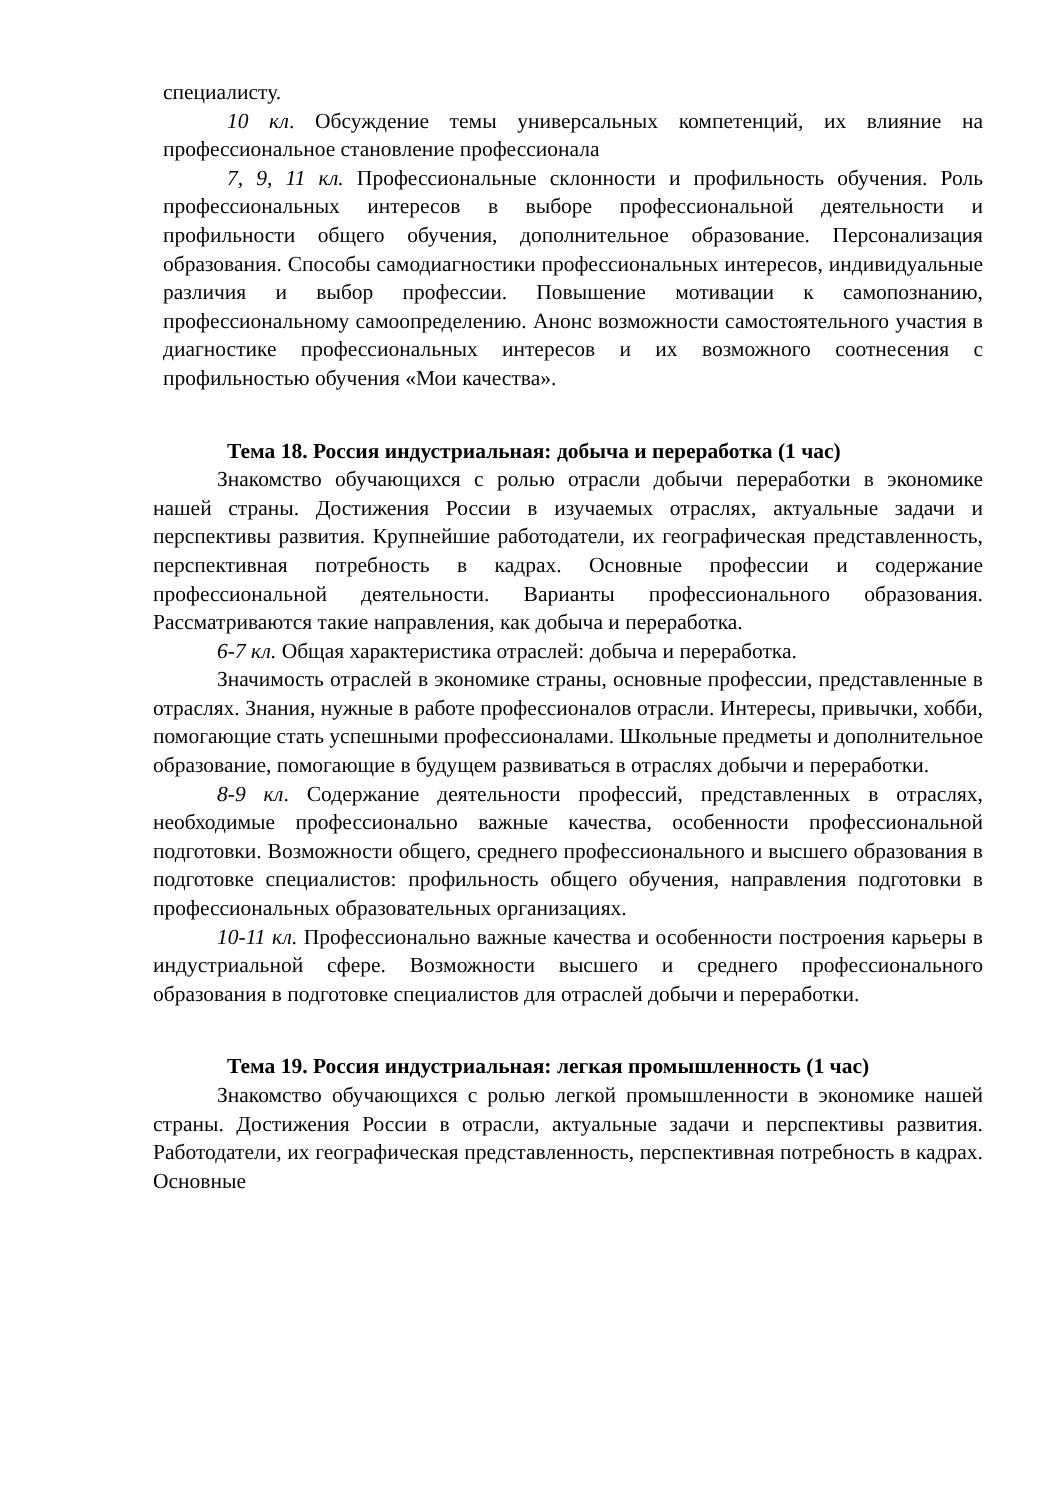специалисту.
10 кл. Обсуждение темы универсальных компетенций, их влияние на профессиональное становление профессионала
7, 9, 11 кл. Профессиональные склонности и профильность обучения. Роль профессиональных интересов в выборе профессиональной деятельности и профильности общего обучения, дополнительное образование. Персонализация образования. Способы самодиагностики профессиональных интересов, индивидуальные различия и выбор профессии. Повышение мотивации к самопознанию, профессиональному самоопределению. Анонс возможности самостоятельного участия в диагностике профессиональных интересов и их возможного соотнесения с профильностью обучения «Мои качества».
Тема 18. Россия индустриальная: добыча и переработка (1 час)
Знакомство обучающихся с ролью отрасли добычи переработки в экономике нашей страны. Достижения России в изучаемых отраслях, актуальные задачи и перспективы развития. Крупнейшие работодатели, их географическая представленность, перспективная потребность в кадрах. Основные профессии и содержание профессиональной деятельности. Варианты профессионального образования. Рассматриваются такие направления, как добыча и переработка.
6-7 кл. Общая характеристика отраслей: добыча и переработка.
Значимость отраслей в экономике страны, основные профессии, представленные в отраслях. Знания, нужные в работе профессионалов отрасли. Интересы, привычки, хобби, помогающие стать успешными профессионалами. Школьные предметы и дополнительное образование, помогающие в будущем развиваться в отраслях добычи и переработки.
8-9 кл. Содержание деятельности профессий, представленных в отраслях, необходимые профессионально важные качества, особенности профессиональной подготовки. Возможности общего, среднего профессионального и высшего образования в подготовке специалистов: профильность общего обучения, направления подготовки в профессиональных образовательных организациях.
10-11 кл. Профессионально важные качества и особенности построения карьеры в индустриальной сфере. Возможности высшего и среднего профессионального образования в подготовке специалистов для отраслей добычи и переработки.
Тема 19. Россия индустриальная: легкая промышленность (1 час)
Знакомство обучающихся с ролью легкой промышленности в экономике нашей страны. Достижения России в отрасли, актуальные задачи и перспективы развития. Работодатели, их географическая представленность, перспективная потребность в кадрах. Основные